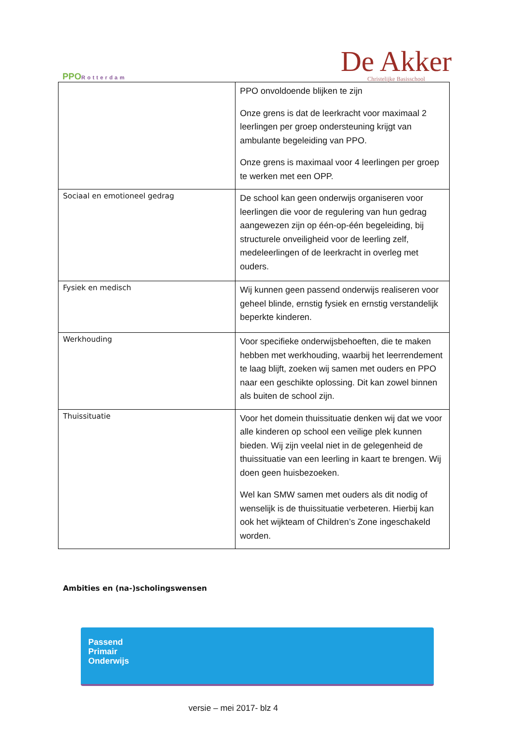PPORotterdam
De Akker
Christelijke Basisschool
| | PPO onvoldoende blijken te zijn Onze grens is dat de leerkracht voor maximaal 2 leerlingen per groep ondersteuning krijgt van ambulante begeleiding van PPO. Onze grens is maximaal voor 4 leerlingen per groep te werken met een OPP. |
| Sociaal en emotioneel gedrag | De school kan geen onderwijs organiseren voor leerlingen die voor de regulering van hun gedrag aangewezen zijn op één-op-één begeleiding, bij structurele onveiligheid voor de leerling zelf, medeleerlingen of de leerkracht in overleg met ouders. |
| Fysiek en medisch | Wij kunnen geen passend onderwijs realiseren voor geheel blinde, ernstig fysiek en ernstig verstandelijk beperkte kinderen. |
| Werkhouding | Voor specifieke onderwijsbehoeften, die te maken hebben met werkhouding, waarbij het leerrendement te laag blijft, zoeken wij samen met ouders en PPO naar een geschikte oplossing. Dit kan zowel binnen als buiten de school zijn. |
| Thuissituatie | Voor het domein thuissituatie denken wij dat we voor alle kinderen op school een veilige plek kunnen bieden. Wij zijn veelal niet in de gelegenheid de thuissituatie van een leerling in kaart te brengen. Wij doen geen huisbezoeken. Wel kan SMW samen met ouders als dit nodig of wenselijk is de thuissituatie verbeteren. Hierbij kan ook het wijkteam of Children’s Zone ingeschakeld worden. |
Ambities en (na-)scholingswensen
Passend
Primair
Onderwijs
versie – mei 2017- blz 4